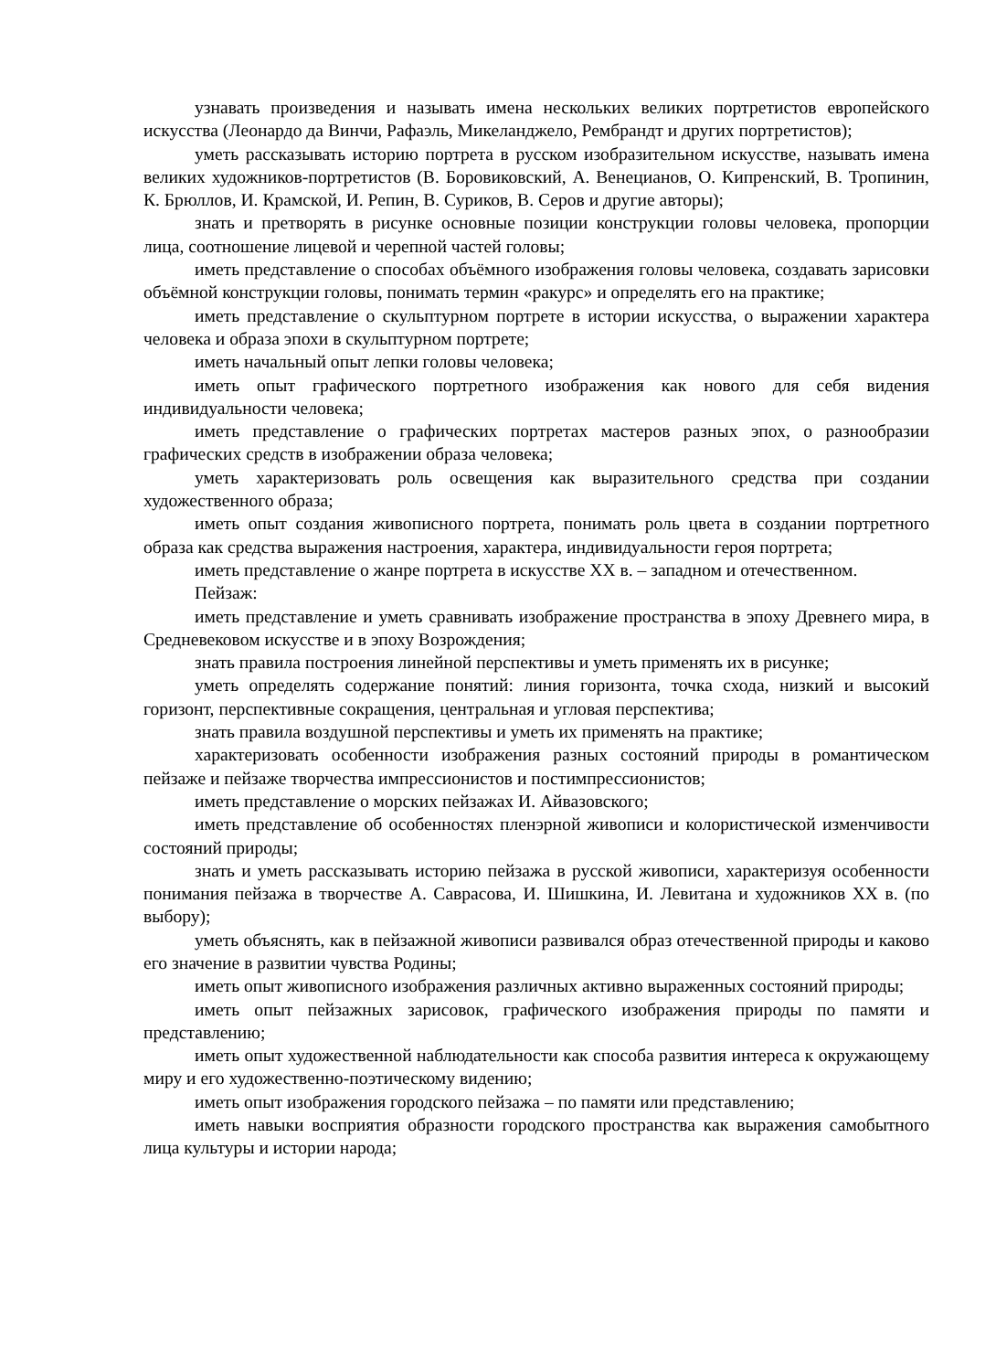узнавать произведения и называть имена нескольких великих портретистов европейского искусства (Леонардо да Винчи, Рафаэль, Микеланджело, Рембрандт и других портретистов);
уметь рассказывать историю портрета в русском изобразительном искусстве, называть имена великих художников-портретистов (В. Боровиковский, А. Венецианов, О. Кипренский, В. Тропинин, К. Брюллов, И. Крамской, И. Репин, В. Суриков, В. Серов и другие авторы);
знать и претворять в рисунке основные позиции конструкции головы человека, пропорции лица, соотношение лицевой и черепной частей головы;
иметь представление о способах объёмного изображения головы человека, создавать зарисовки объёмной конструкции головы, понимать термин «ракурс» и определять его на практике;
иметь представление о скульптурном портрете в истории искусства, о выражении характера человека и образа эпохи в скульптурном портрете;
иметь начальный опыт лепки головы человека;
иметь опыт графического портретного изображения как нового для себя видения индивидуальности человека;
иметь представление о графических портретах мастеров разных эпох, о разнообразии графических средств в изображении образа человека;
уметь характеризовать роль освещения как выразительного средства при создании художественного образа;
иметь опыт создания живописного портрета, понимать роль цвета в создании портретного образа как средства выражения настроения, характера, индивидуальности героя портрета;
иметь представление о жанре портрета в искусстве XX в. – западном и отечественном.
Пейзаж:
иметь представление и уметь сравнивать изображение пространства в эпоху Древнего мира, в Средневековом искусстве и в эпоху Возрождения;
знать правила построения линейной перспективы и уметь применять их в рисунке;
уметь определять содержание понятий: линия горизонта, точка схода, низкий и высокий горизонт, перспективные сокращения, центральная и угловая перспектива;
знать правила воздушной перспективы и уметь их применять на практике;
характеризовать особенности изображения разных состояний природы в романтическом пейзаже и пейзаже творчества импрессионистов и постимпрессионистов;
иметь представление о морских пейзажах И. Айвазовского;
иметь представление об особенностях пленэрной живописи и колористической изменчивости состояний природы;
знать и уметь рассказывать историю пейзажа в русской живописи, характеризуя особенности понимания пейзажа в творчестве А. Саврасова, И. Шишкина, И. Левитана и художников XX в. (по выбору);
уметь объяснять, как в пейзажной живописи развивался образ отечественной природы и каково его значение в развитии чувства Родины;
иметь опыт живописного изображения различных активно выраженных состояний природы;
иметь опыт пейзажных зарисовок, графического изображения природы по памяти и представлению;
иметь опыт художественной наблюдательности как способа развития интереса к окружающему миру и его художественно-поэтическому видению;
иметь опыт изображения городского пейзажа – по памяти или представлению;
иметь навыки восприятия образности городского пространства как выражения самобытного лица культуры и истории народа;